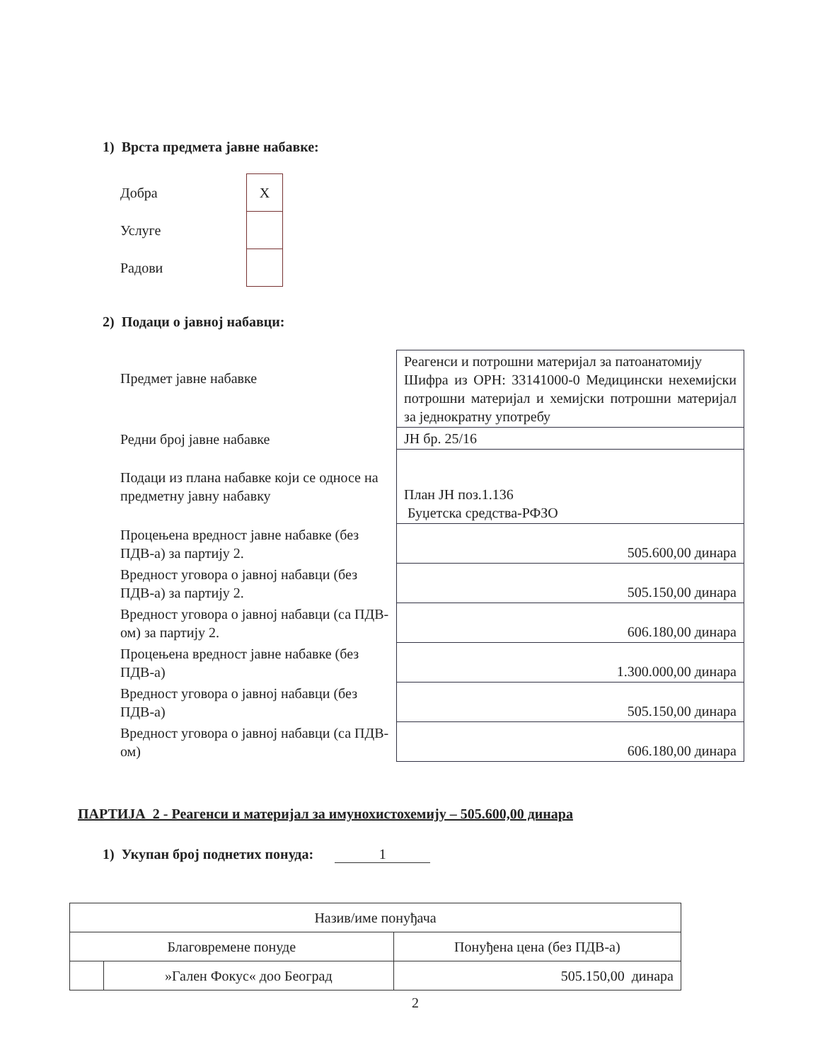1) Врста предмета јавне набавке:
| Добра | X |
| Услуге | |
| Радови | |
2) Подаци о јавној набавци:
| Предмет јавне набавке | Реагенси и потрошни материјал за патоанатомију Шифра из ОРН: 33141000-0 Медицински нехемијски потрошни материјал и хемијски потрошни материјал за једнократну употребу |
| Редни број јавне набавке | ЈН бр. 25/16 |
| Подаци из плана набавке који се односе на предметну јавну набавку | План ЈН поз.1.136 Буџетска средства-РФЗО |
| Процењена вредност јавне набавке (без ПДВ-а) за партију 2. | 505.600,00 динара |
| Вредност уговора о јавној набавци (без ПДВ-а) за партију 2. | 505.150,00 динара |
| Вредност уговора о јавној набавци (са ПДВ-ом) за партију 2. | 606.180,00 динара |
| Процењена вредност јавне набавке (без ПДВ-а) | 1.300.000,00 динара |
| Вредност уговора о јавној набавци (без ПДВ-а) | 505.150,00 динара |
| Вредност уговора о јавној набавци (са ПДВ-ом) | 606.180,00 динара |
ПАРТИЈА 2 - Реагенси и материјал за имунохистохемију – 505.600,00 динара
1) Укупан број поднетих понуда: 1
| Назив/име понуђача | | |
| Благовремене понуде | | Понуђена цена (без ПДВ-а) |
| | »Гален Фокус« доо Београд | 505.150,00 динара |
2